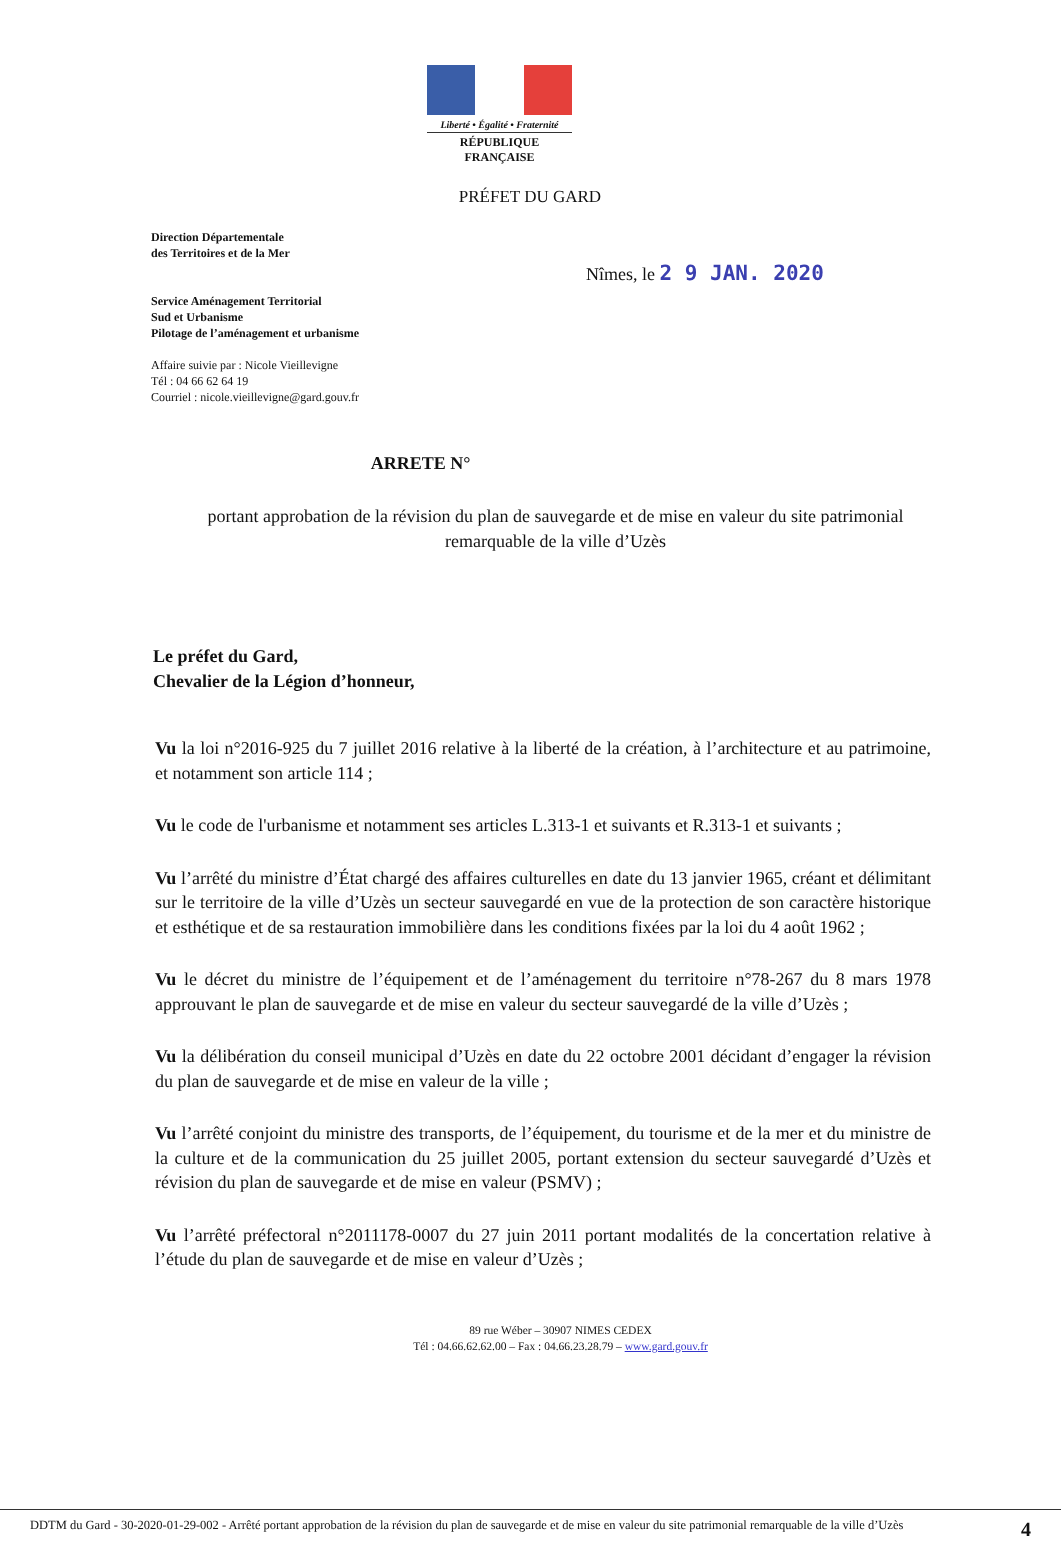Liberté • Égalité • Fraternité
RÉPUBLIQUE FRANÇAISE
PRÉFET DU GARD
Direction Départementale
des Territoires et de la Mer
Nîmes, le 2 9 JAN. 2020
Service Aménagement Territorial
Sud et Urbanisme
Pilotage de l’aménagement et urbanisme
Affaire suivie par : Nicole Vieillevigne
Tél : 04 66 62 64 19
Courriel : nicole.vieillevigne@gard.gouv.fr
ARRETE N°
portant approbation de la révision du plan de sauvegarde et de mise en valeur du site patrimonial remarquable de la ville d’Uzès
Le préfet du Gard,
Chevalier de la Légion d’honneur,
Vu la loi n°2016-925 du 7 juillet 2016 relative à la liberté de la création, à l’architecture et au patrimoine, et notamment son article 114 ;
Vu le code de l'urbanisme et notamment ses articles L.313-1 et suivants et R.313-1 et suivants ;
Vu l’arrêté du ministre d’État chargé des affaires culturelles en date du 13 janvier 1965, créant et délimitant sur le territoire de la ville d’Uzès un secteur sauvegardé en vue de la protection de son caractère historique et esthétique et de sa restauration immobilière dans les conditions fixées par la loi du 4 août 1962 ;
Vu le décret du ministre de l’équipement et de l’aménagement du territoire n°78-267 du 8 mars 1978 approuvant le plan de sauvegarde et de mise en valeur du secteur sauvegardé de la ville d’Uzès ;
Vu la délibération du conseil municipal d’Uzès en date du 22 octobre 2001 décidant d’engager la révision du plan de sauvegarde et de mise en valeur de la ville ;
Vu l’arrêté conjoint du ministre des transports, de l’équipement, du tourisme et de la mer et du ministre de la culture et de la communication du 25 juillet 2005, portant extension du secteur sauvegardé d’Uzès et révision du plan de sauvegarde et de mise en valeur (PSMV) ;
Vu l’arrêté préfectoral n°2011178-0007 du 27 juin 2011 portant modalités de la concertation relative à l’étude du plan de sauvegarde et de mise en valeur d’Uzès ;
89 rue Wéber – 30907 NIMES CEDEX
Tél : 04.66.62.62.00 – Fax : 04.66.23.28.79 – www.gard.gouv.fr
DDTM du Gard - 30-2020-01-29-002 - Arrêté portant approbation de la révision du plan de sauvegarde et de mise en valeur du site patrimonial remarquable de la ville d’Uzès
4